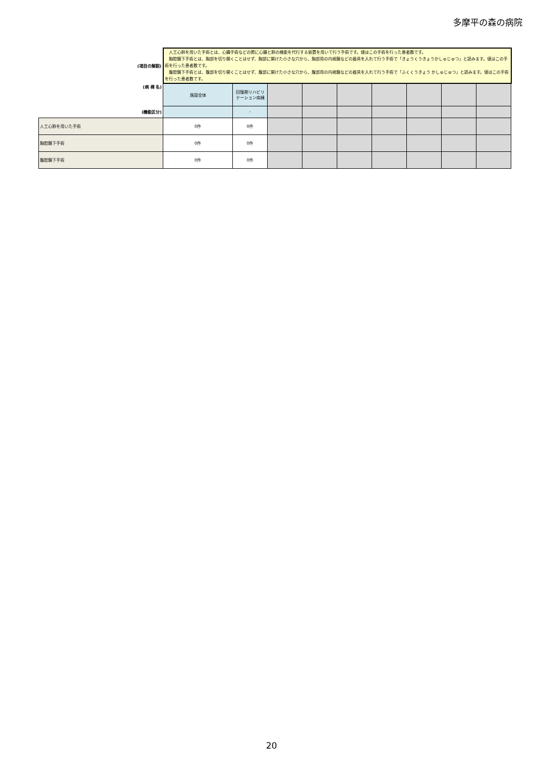多摩平の森の病院
| (項目の解説) | 人工心肺を用いた手術とは、心臓手術などの際に心臓と肺の機能を代行する装置を用いて行う手術です。値はこの手術を行った患者数です。 胸腔鏡下手術とは、胸部を切り開くことはせず、胸部に開けた小さな穴から、胸部用の内視鏡などの器具を入れて行う手術で「きょうくうきょうかしゅじゅつ」と読みます。値はこの手術を行った患者数です。 腹腔鏡下手術とは、腹部を切り開くことはせず、腹部に開けた小さな穴から、腹部用の内視鏡などの器具を入れて行う手術で「ふくくうきょう かしゅじゅつ」と読みます。値はこの手術を行った患者数です。 | | | | | | | | |
| (病 棟 名) | 施設全体 | 回復期リハビリテーション病棟 | | | | | | | |
| (機能区分) | | - | | | | | | | |
| 人工心肺を用いた手術 | 0件 | 0件 | | | | | | | |
| 胸腔鏡下手術 | 0件 | 0件 | | | | | | | |
| 腹腔鏡下手術 | 0件 | 0件 | | | | | | | |
20